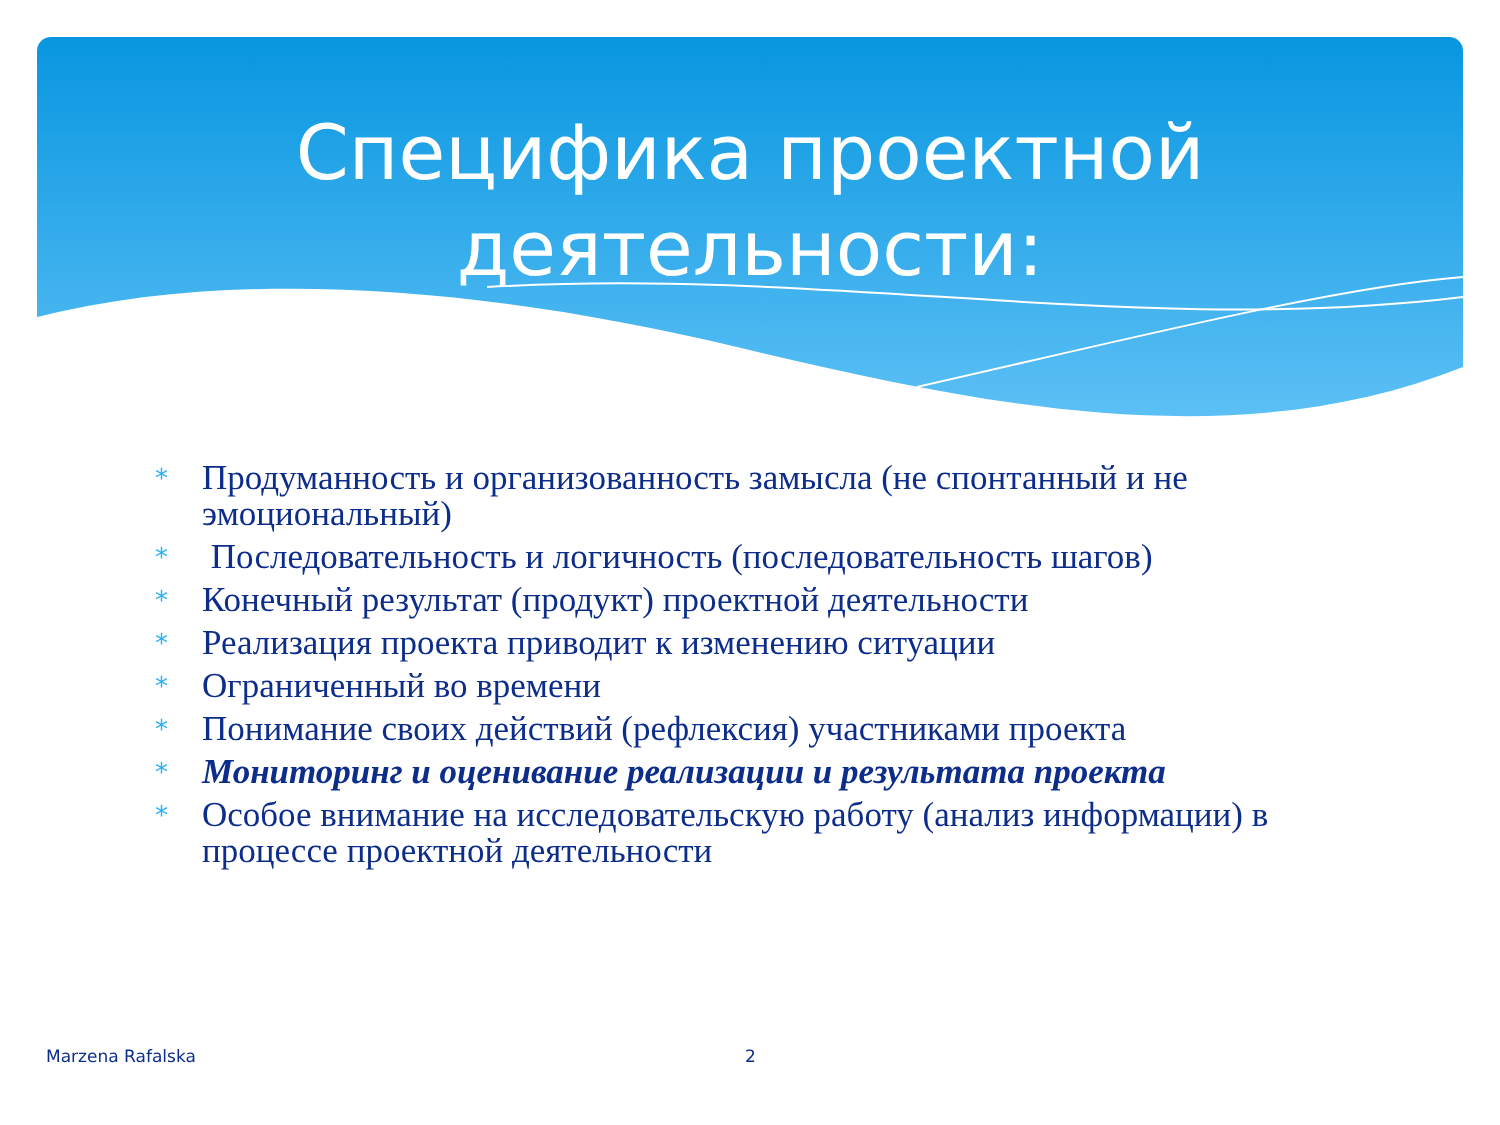Специфика проектной деятельности:
* Продуманность и организованность замысла (не спонтанный и не эмоциональный)
* Последовательность и логичность (последовательность шагов)
* Конечный результат (продукт) проектной деятельности
* Реализация проекта приводит к изменению ситуации
* Ограниченный во времени
* Понимание своих действий (рефлексия) участниками проекта
* Мониторинг и оценивание реализации и результата проекта
* Особое внимание на исследовательскую работу (анализ информации) в процессе проектной деятельности
Marzena Rafalska 2